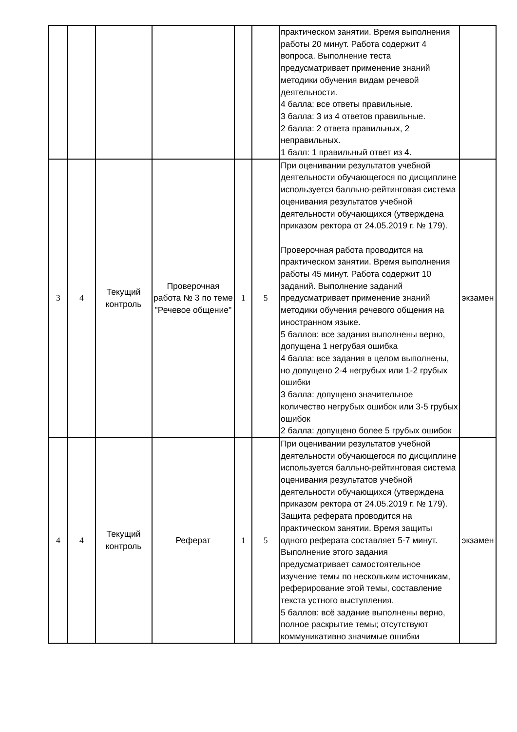| | | | | | | практическом занятии. Время выполнения работы 20 минут. Работа содержит 4 вопроса. Выполнение теста предусматривает применение знаний методики обучения видам речевой деятельности. 4 балла: все ответы правильные. 3 балла: 3 из 4 ответов правильные. 2 балла: 2 ответа правильных, 2 неправильных. 1 балл: 1 правильный ответ из 4. | |
| 3 | 4 | Текущий контроль | Проверочная работа № 3 по теме "Речевое общение" | 1 | 5 | При оценивании результатов учебной деятельности обучающегося по дисциплине используется балльно-рейтинговая система оценивания результатов учебной деятельности обучающихся (утверждена приказом ректора от 24.05.2019 г. № 179). Проверочная работа проводится на практическом занятии. Время выполнения работы 45 минут. Работа содержит 10 заданий. Выполнение заданий предусматривает применение знаний методики обучения речевого общения на иностранном языке. 5 баллов: все задания выполнены верно, допущена 1 негрубая ошибка 4 балла: все задания в целом выполнены, но допущено 2-4 негрубых или 1-2 грубых ошибки 3 балла: допущено значительное количество негрубых ошибок или 3-5 грубых ошибок 2 балла: допущено более 5 грубых ошибок | экзамен |
| 4 | 4 | Текущий контроль | Реферат | 1 | 5 | При оценивании результатов учебной деятельности обучающегося по дисциплине используется балльно-рейтинговая система оценивания результатов учебной деятельности обучающихся (утверждена приказом ректора от 24.05.2019 г. № 179). Защита реферата проводится на практическом занятии. Время защиты одного реферата составляет 5-7 минут. Выполнение этого задания предусматривает самостоятельное изучение темы по нескольким источникам, реферирование этой темы, составление текста устного выступления. 5 баллов: всё задание выполнены верно, полное раскрытие темы; отсутствуют коммуникативно значимые ошибки | экзамен |